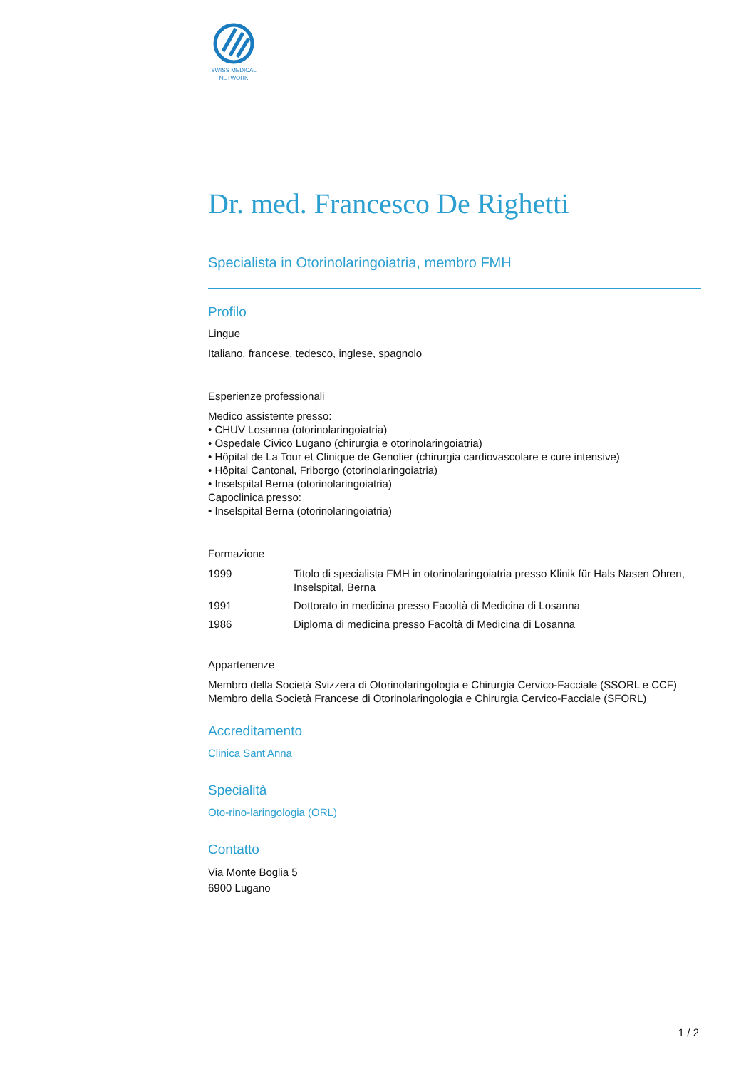SWISS MEDICAL
NETWORK
Dr. med. Francesco De Righetti
Specialista in Otorinolaringoiatria, membro FMH
Profilo
Lingue
Italiano, francese, tedesco, inglese, spagnolo
Esperienze professionali
Medico assistente presso:
• CHUV Losanna (otorinolaringoiatria)
• Ospedale Civico Lugano (chirurgia e otorinolaringoiatria)
• Hôpital de La Tour et Clinique de Genolier (chirurgia cardiovascolare e cure intensive)
• Hôpital Cantonal, Friborgo (otorinolaringoiatria)
• Inselspital Berna (otorinolaringoiatria)
Capoclinica presso:
• Inselspital Berna (otorinolaringoiatria)
Formazione
| 1999 | Titolo di specialista FMH in otorinolaringoiatria presso Klinik für Hals Nasen Ohren, Inselspital, Berna |
| 1991 | Dottorato in medicina presso Facoltà di Medicina di Losanna |
| 1986 | Diploma di medicina presso Facoltà di Medicina di Losanna |
Appartenenze
Membro della Società Svizzera di Otorinolaringologia e Chirurgia Cervico-Facciale (SSORL e CCF)
Membro della Società Francese di Otorinolaringologia e Chirurgia Cervico-Facciale (SFORL)
Accreditamento
Clinica Sant'Anna
Specialità
Oto-rino-laringologia (ORL)
Contatto
Via Monte Boglia 5
6900 Lugano
1 / 2